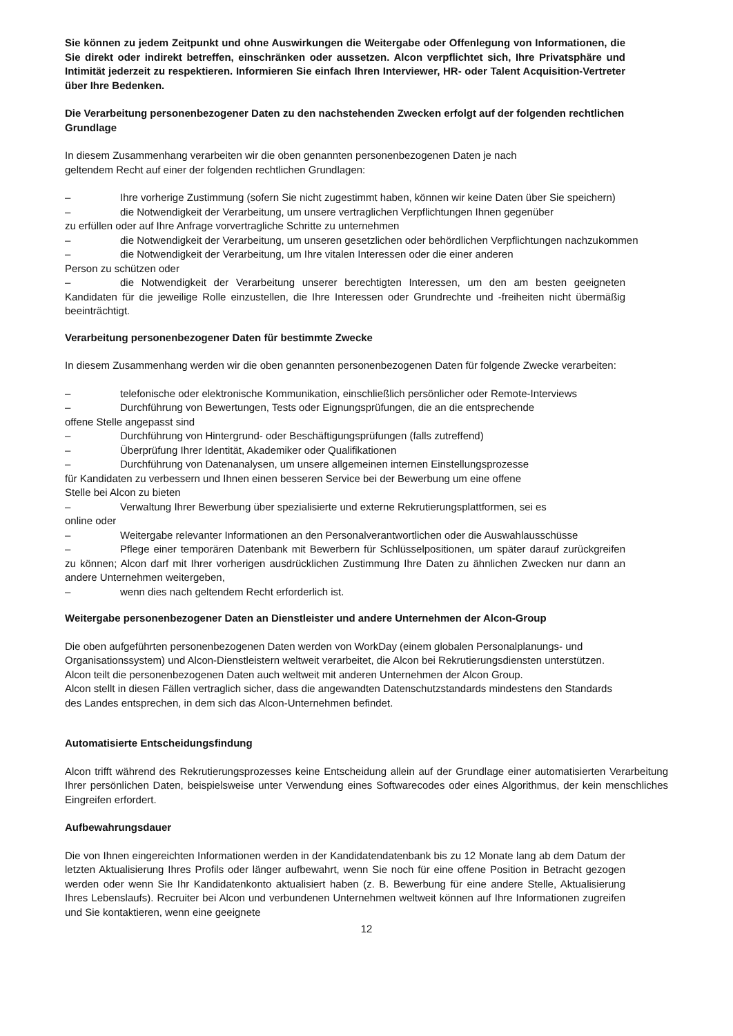Sie können zu jedem Zeitpunkt und ohne Auswirkungen die Weitergabe oder Offenlegung von Informationen, die Sie direkt oder indirekt betreffen, einschränken oder aussetzen. Alcon verpflichtet sich, Ihre Privatsphäre und Intimität jederzeit zu respektieren. Informieren Sie einfach Ihren Interviewer, HR- oder Talent Acquisition-Vertreter über Ihre Bedenken.
Die Verarbeitung personenbezogener Daten zu den nachstehenden Zwecken erfolgt auf der folgenden rechtlichen Grundlage
In diesem Zusammenhang verarbeiten wir die oben genannten personenbezogenen Daten je nach
geltendem Recht auf einer der folgenden rechtlichen Grundlagen:
– Ihre vorherige Zustimmung (sofern Sie nicht zugestimmt haben, können wir keine Daten über Sie speichern)
– die Notwendigkeit der Verarbeitung, um unsere vertraglichen Verpflichtungen Ihnen gegenüber
zu erfüllen oder auf Ihre Anfrage vorvertragliche Schritte zu unternehmen
– die Notwendigkeit der Verarbeitung, um unseren gesetzlichen oder behördlichen Verpflichtungen nachzukommen
– die Notwendigkeit der Verarbeitung, um Ihre vitalen Interessen oder die einer anderen
Person zu schützen oder
– die Notwendigkeit der Verarbeitung unserer berechtigten Interessen, um den am besten geeigneten Kandidaten für die jeweilige Rolle einzustellen, die Ihre Interessen oder Grundrechte und -freiheiten nicht übermäßig beeinträchtigt.
Verarbeitung personenbezogener Daten für bestimmte Zwecke
In diesem Zusammenhang werden wir die oben genannten personenbezogenen Daten für folgende Zwecke verarbeiten:
– telefonische oder elektronische Kommunikation, einschließlich persönlicher oder Remote-Interviews
– Durchführung von Bewertungen, Tests oder Eignungsprüfungen, die an die entsprechende
offene Stelle angepasst sind
– Durchführung von Hintergrund- oder Beschäftigungsprüfungen (falls zutreffend)
– Überprüfung Ihrer Identität, Akademiker oder Qualifikationen
– Durchführung von Datenanalysen, um unsere allgemeinen internen Einstellungsprozesse
für Kandidaten zu verbessern und Ihnen einen besseren Service bei der Bewerbung um eine offene
Stelle bei Alcon zu bieten
– Verwaltung Ihrer Bewerbung über spezialisierte und externe Rekrutierungsplattformen, sei es
online oder
– Weitergabe relevanter Informationen an den Personalverantwortlichen oder die Auswahlausschüsse
– Pflege einer temporären Datenbank mit Bewerbern für Schlüsselpositionen, um später darauf zurückgreifen zu können; Alcon darf mit Ihrer vorherigen ausdrücklichen Zustimmung Ihre Daten zu ähnlichen Zwecken nur dann an andere Unternehmen weitergeben,
– wenn dies nach geltendem Recht erforderlich ist.
Weitergabe personenbezogener Daten an Dienstleister und andere Unternehmen der Alcon-Group
Die oben aufgeführten personenbezogenen Daten werden von WorkDay (einem globalen Personalplanungs- und Organisationssystem) und Alcon-Dienstleistern weltweit verarbeitet, die Alcon bei Rekrutierungsdiensten unterstützen.
Alcon teilt die personenbezogenen Daten auch weltweit mit anderen Unternehmen der Alcon Group.
Alcon stellt in diesen Fällen vertraglich sicher, dass die angewandten Datenschutzstandards mindestens den Standards des Landes entsprechen, in dem sich das Alcon-Unternehmen befindet.
Automatisierte Entscheidungsfindung
Alcon trifft während des Rekrutierungsprozesses keine Entscheidung allein auf der Grundlage einer automatisierten Verarbeitung Ihrer persönlichen Daten, beispielsweise unter Verwendung eines Softwarecodes oder eines Algorithmus, der kein menschliches Eingreifen erfordert.
Aufbewahrungsdauer
Die von Ihnen eingereichten Informationen werden in der Kandidatendatenbank bis zu 12 Monate lang ab dem Datum der letzten Aktualisierung Ihres Profils oder länger aufbewahrt, wenn Sie noch für eine offene Position in Betracht gezogen werden oder wenn Sie Ihr Kandidatenkonto aktualisiert haben (z. B. Bewerbung für eine andere Stelle, Aktualisierung Ihres Lebenslaufs). Recruiter bei Alcon und verbundenen Unternehmen weltweit können auf Ihre Informationen zugreifen und Sie kontaktieren, wenn eine geeignete
12